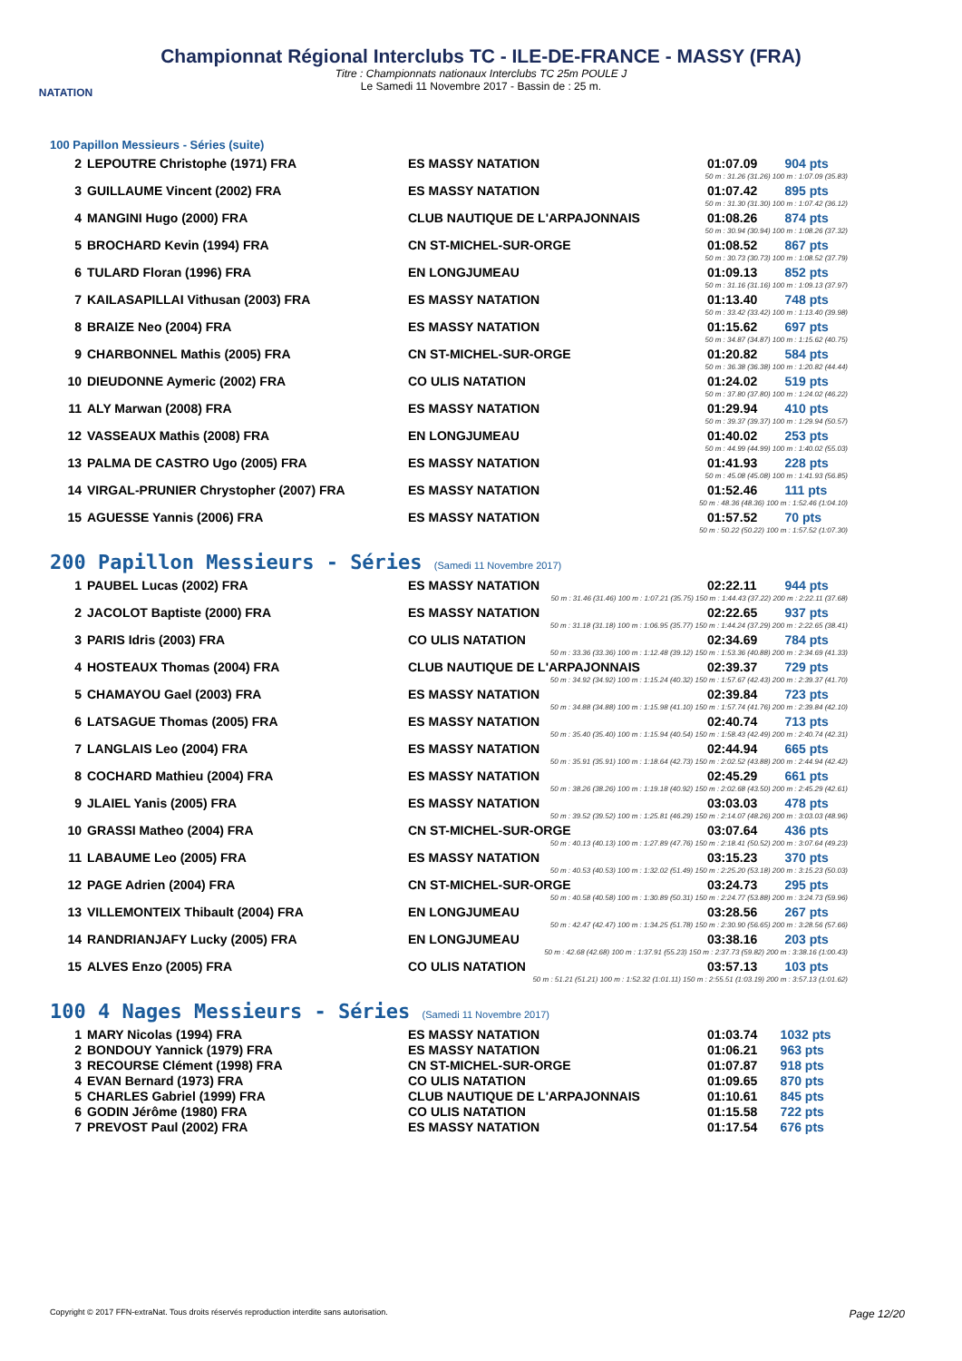NATATION
Championnat Régional Interclubs TC - ILE-DE-FRANCE - MASSY (FRA)
Titre : Championnats nationaux Interclubs TC 25m POULE J
Le Samedi 11 Novembre 2017 - Bassin de : 25 m.
100 Papillon Messieurs - Séries (suite)
| 2 | LEPOUTRE Christophe (1971) FRA | ES MASSY NATATION | 01:07.09 | 904 pts |
| 50 m : 31.26 (31.26) 100 m : 1:07.09 (35.83) | | | | |
| 3 | GUILLAUME Vincent (2002) FRA | ES MASSY NATATION | 01:07.42 | 895 pts |
| 50 m : 31.30 (31.30) 100 m : 1:07.42 (36.12) | | | | |
| 4 | MANGINI Hugo (2000) FRA | CLUB NAUTIQUE DE L'ARPAJONNAIS | 01:08.26 | 874 pts |
| 50 m : 30.94 (30.94) 100 m : 1:08.26 (37.32) | | | | |
| 5 | BROCHARD Kevin (1994) FRA | CN ST-MICHEL-SUR-ORGE | 01:08.52 | 867 pts |
| 50 m : 30.73 (30.73) 100 m : 1:08.52 (37.79) | | | | |
| 6 | TULARD Floran (1996) FRA | EN LONGJUMEAU | 01:09.13 | 852 pts |
| 50 m : 31.16 (31.16) 100 m : 1:09.13 (37.97) | | | | |
| 7 | KAILASAPILLAI Vithusan (2003) FRA | ES MASSY NATATION | 01:13.40 | 748 pts |
| 50 m : 33.42 (33.42) 100 m : 1:13.40 (39.98) | | | | |
| 8 | BRAIZE Neo (2004) FRA | ES MASSY NATATION | 01:15.62 | 697 pts |
| 50 m : 34.87 (34.87) 100 m : 1:15.62 (40.75) | | | | |
| 9 | CHARBONNEL Mathis (2005) FRA | CN ST-MICHEL-SUR-ORGE | 01:20.82 | 584 pts |
| 50 m : 36.38 (36.38) 100 m : 1:20.82 (44.44) | | | | |
| 10 | DIEUDONNE Aymeric (2002) FRA | CO ULIS NATATION | 01:24.02 | 519 pts |
| 50 m : 37.80 (37.80) 100 m : 1:24.02 (46.22) | | | | |
| 11 | ALY Marwan (2008) FRA | ES MASSY NATATION | 01:29.94 | 410 pts |
| 50 m : 39.37 (39.37) 100 m : 1:29.94 (50.57) | | | | |
| 12 | VASSEAUX Mathis (2008) FRA | EN LONGJUMEAU | 01:40.02 | 253 pts |
| 50 m : 44.99 (44.99) 100 m : 1:40.02 (55.03) | | | | |
| 13 | PALMA DE CASTRO Ugo (2005) FRA | ES MASSY NATATION | 01:41.93 | 228 pts |
| 50 m : 45.08 (45.08) 100 m : 1:41.93 (56.85) | | | | |
| 14 | VIRGAL-PRUNIER Chrystopher (2007) FRA | ES MASSY NATATION | 01:52.46 | 111 pts |
| 50 m : 48.36 (48.36) 100 m : 1:52.46 (1:04.10) | | | | |
| 15 | AGUESSE Yannis (2006) FRA | ES MASSY NATATION | 01:57.52 | 70 pts |
| 50 m : 50.22 (50.22) 100 m : 1:57.52 (1:07.30) | | | | |
200 Papillon Messieurs - Séries (Samedi 11 Novembre 2017)
| 1 | PAUBEL Lucas (2002) FRA | ES MASSY NATATION | 02:22.11 | 944 pts |
| 50 m : 31.46 (31.46) 100 m : 1:07.21 (35.75) 150 m : 1:44.43 (37.22) 200 m : 2:22.11 (37.68) | | | | |
| 2 | JACOLOT Baptiste (2000) FRA | ES MASSY NATATION | 02:22.65 | 937 pts |
| 50 m : 31.18 (31.18) 100 m : 1:06.95 (35.77) 150 m : 1:44.24 (37.29) 200 m : 2:22.65 (38.41) | | | | |
| 3 | PARIS Idris (2003) FRA | CO ULIS NATATION | 02:34.69 | 784 pts |
| 50 m : 33.36 (33.36) 100 m : 1:12.48 (39.12) 150 m : 1:53.36 (40.88) 200 m : 2:34.69 (41.33) | | | | |
| 4 | HOSTEAUX Thomas (2004) FRA | CLUB NAUTIQUE DE L'ARPAJONNAIS | 02:39.37 | 729 pts |
| 50 m : 34.92 (34.92) 100 m : 1:15.24 (40.32) 150 m : 1:57.67 (42.43) 200 m : 2:39.37 (41.70) | | | | |
| 5 | CHAMAYOU Gael (2003) FRA | ES MASSY NATATION | 02:39.84 | 723 pts |
| 50 m : 34.88 (34.88) 100 m : 1:15.98 (41.10) 150 m : 1:57.74 (41.76) 200 m : 2:39.84 (42.10) | | | | |
| 6 | LATSAGUE Thomas (2005) FRA | ES MASSY NATATION | 02:40.74 | 713 pts |
| 50 m : 35.40 (35.40) 100 m : 1:15.94 (40.54) 150 m : 1:58.43 (42.49) 200 m : 2:40.74 (42.31) | | | | |
| 7 | LANGLAIS Leo (2004) FRA | ES MASSY NATATION | 02:44.94 | 665 pts |
| 50 m : 35.91 (35.91) 100 m : 1:18.64 (42.73) 150 m : 2:02.52 (43.88) 200 m : 2:44.94 (42.42) | | | | |
| 8 | COCHARD Mathieu (2004) FRA | ES MASSY NATATION | 02:45.29 | 661 pts |
| 50 m : 38.26 (38.26) 100 m : 1:19.18 (40.92) 150 m : 2:02.68 (43.50) 200 m : 2:45.29 (42.61) | | | | |
| 9 | JLAIEL Yanis (2005) FRA | ES MASSY NATATION | 03:03.03 | 478 pts |
| 50 m : 39.52 (39.52) 100 m : 1:25.81 (46.29) 150 m : 2:14.07 (48.26) 200 m : 3:03.03 (48.96) | | | | |
| 10 | GRASSI Matheo (2004) FRA | CN ST-MICHEL-SUR-ORGE | 03:07.64 | 436 pts |
| 50 m : 40.13 (40.13) 100 m : 1:27.89 (47.76) 150 m : 2:18.41 (50.52) 200 m : 3:07.64 (49.23) | | | | |
| 11 | LABAUME Leo (2005) FRA | ES MASSY NATATION | 03:15.23 | 370 pts |
| 50 m : 40.53 (40.53) 100 m : 1:32.02 (51.49) 150 m : 2:25.20 (53.18) 200 m : 3:15.23 (50.03) | | | | |
| 12 | PAGE Adrien (2004) FRA | CN ST-MICHEL-SUR-ORGE | 03:24.73 | 295 pts |
| 50 m : 40.58 (40.58) 100 m : 1:30.89 (50.31) 150 m : 2:24.77 (53.88) 200 m : 3:24.73 (59.96) | | | | |
| 13 | VILLEMONTEIX Thibault (2004) FRA | EN LONGJUMEAU | 03:28.56 | 267 pts |
| 50 m : 42.47 (42.47) 100 m : 1:34.25 (51.78) 150 m : 2:30.90 (56.65) 200 m : 3:28.56 (57.66) | | | | |
| 14 | RANDRIANJAFY Lucky (2005) FRA | EN LONGJUMEAU | 03:38.16 | 203 pts |
| 50 m : 42.68 (42.68) 100 m : 1:37.91 (55.23) 150 m : 2:37.73 (59.82) 200 m : 3:38.16 (1:00.43) | | | | |
| 15 | ALVES Enzo (2005) FRA | CO ULIS NATATION | 03:57.13 | 103 pts |
| 50 m : 51.21 (51.21) 100 m : 1:52.32 (1:01.11) 150 m : 2:55.51 (1:03.19) 200 m : 3:57.13 (1:01.62) | | | | |
100 4 Nages Messieurs - Séries (Samedi 11 Novembre 2017)
| 1 | MARY Nicolas (1994) FRA | ES MASSY NATATION | 01:03.74 | 1032 pts |
| 2 | BONDOUY Yannick (1979) FRA | ES MASSY NATATION | 01:06.21 | 963 pts |
| 3 | RECOURSE Clément (1998) FRA | CN ST-MICHEL-SUR-ORGE | 01:07.87 | 918 pts |
| 4 | EVAN Bernard (1973) FRA | CO ULIS NATATION | 01:09.65 | 870 pts |
| 5 | CHARLES Gabriel (1999) FRA | CLUB NAUTIQUE DE L'ARPAJONNAIS | 01:10.61 | 845 pts |
| 6 | GODIN Jérôme (1980) FRA | CO ULIS NATATION | 01:15.58 | 722 pts |
| 7 | PREVOST Paul (2002) FRA | ES MASSY NATATION | 01:17.54 | 676 pts |
Copyright © 2017 FFN-extraNat. Tous droits réservés reproduction interdite sans autorisation. Page 12/20